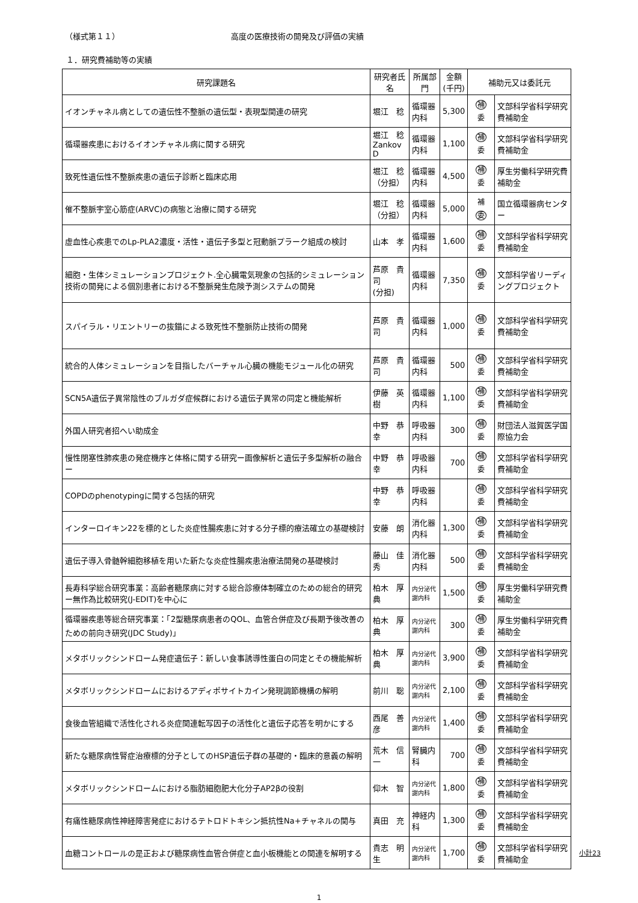（様式第１１） 高度の医療技術の開発及び評価の実績
１．研究費補助等の実績
| 研究課題名 | 研究者氏名 | 所属部門 | 金額 (千円) | 補助元又は委託元 | |
| --- | --- | --- | --- | --- | --- |
| イオンチャネル病としての遺伝性不整脈の遺伝型・表現型関連の研究 | 堀江 稔 | 循環器内科 | 5,300 | 補 委 | 文部科学省科学研究費補助金 |
| 循環器疾患におけるイオンチャネル病に関する研究 | 堀江 稔 Zankov D | 循環器内科 | 1,100 | 補 委 | 文部科学省科学研究費補助金 |
| 致死性遺伝性不整脈疾患の遺伝子診断と臨床応用 | 堀江 稔 （分担） | 循環器内科 | 4,500 | 補 委 | 厚生労働科学研究費補助金 |
| 催不整脈宇室心筋症(ARVC)の病態と治療に関する研究 | 堀江 稔 （分担） | 循環器内科 | 5,000 | 補 委 | 国立循環器病センター |
| 虚血性心疾患でのLp-PLA2濃度・活性・遺伝子多型と冠動脈プラーク組成の検討 | 山本 孝 | 循環器内科 | 1,600 | 補 委 | 文部科学省科学研究費補助金 |
| 細胞・生体シミュレーションプロジェクト.全心臓電気現象の包括的シミュレーション技術の開発による個別患者における不整脈発生危険予測システムの開発 | 芦原 貴司 (分担) | 循環器内科 | 7,350 | 補 委 | 文部科学省リーディングプロジェクト |
| スパイラル・リエントリーの抜錨による致死性不整脈防止技術の開発 | 芦原 貴司 | 循環器内科 | 1,000 | 補 委 | 文部科学省科学研究費補助金 |
| 統合的人体シミュレーションを目指したバーチャル心臓の機能モジュール化の研究 | 芦原 貴司 | 循環器内科 | 500 | 補 委 | 文部科学省科学研究費補助金 |
| SCN5A遺伝子異常陰性のブルガダ症候群における遺伝子異常の同定と機能解析 | 伊藤 英樹 | 循環器内科 | 1,100 | 補 委 | 文部科学省科学研究費補助金 |
| 外国人研究者招へい助成金 | 中野 恭幸 | 呼吸器内科 | 300 | 補 委 | 財団法人滋賀医学国際協力会 |
| 慢性閉塞性肺疾患の発症機序と体格に関する研究ー画像解析と遺伝子多型解析の融合ー | 中野 恭幸 | 呼吸器内科 | 700 | 補 委 | 文部科学省科学研究費補助金 |
| COPDのphenotypingに関する包括的研究 | 中野 恭幸 | 呼吸器内科 | | 補 委 | 文部科学省科学研究費補助金 |
| インターロイキン22を標的とした炎症性腸疾患に対する分子標的療法確立の基礎検討 | 安藤 朗 | 消化器内科 | 1,300 | 補 委 | 文部科学省科学研究費補助金 |
| 遺伝子導入骨髄幹細胞移植を用いた新たな炎症性腸疾患治療法開発の基礎検討 | 藤山 佳秀 | 消化器内科 | 500 | 補 委 | 文部科学省科学研究費補助金 |
| 長寿科学総合研究事業：高齢者糖尿病に対する総合診療体制確立のための総合的研究ー無作為比較研究(J-EDIT)を中心に | 柏木 厚典 | 内分泌代謝内科 | 1,500 | 補 委 | 厚生労働科学研究費補助金 |
| 循環器疾患等総合研究事業：「2型糖尿病患者のQOL、血管合併症及び長期予後改善のための前向き研究(JDC Study)」 | 柏木 厚典 | 内分泌代謝内科 | 300 | 補 委 | 厚生労働科学研究費補助金 |
| メタボリックシンドローム発症遺伝子：新しい食事誘導性蛋白の同定とその機能解析 | 柏木 厚典 | 内分泌代謝内科 | 3,900 | 補 委 | 文部科学省科学研究費補助金 |
| メタボリックシンドロームにおけるアディポサイトカイン発現調節機構の解明 | 前川 聡 | 内分泌代謝内科 | 2,100 | 補 委 | 文部科学省科学研究費補助金 |
| 食後血管組織で活性化される炎症関連転写因子の活性化と遺伝子応答を明かにする | 西尾 善彦 | 内分泌代謝内科 | 1,400 | 補 委 | 文部科学省科学研究費補助金 |
| 新たな糖尿病性腎症治療標的分子としてのHSP遺伝子群の基礎的・臨床的意義の解明 | 荒木 信一 | 腎臓内科 | 700 | 補 委 | 文部科学省科学研究費補助金 |
| メタボリックシンドロームにおける脂肪細胞肥大化分子AP2βの役割 | 仰木 智 | 内分泌代謝内科 | 1,800 | 補 委 | 文部科学省科学研究費補助金 |
| 有痛性糖尿病性神経障害発症におけるテトロドトキシン抵抗性Na+チャネルの関与 | 真田 充 | 神経内科 | 1,300 | 補 委 | 文部科学省科学研究費補助金 |
| 血糖コントロールの是正および糖尿病性血管合併症と血小板機能との関連を解明する | 貴志 明生 | 内分泌代謝内科 | 1,700 | 補 委 | 文部科学省科学研究費補助金 |
小計23
1